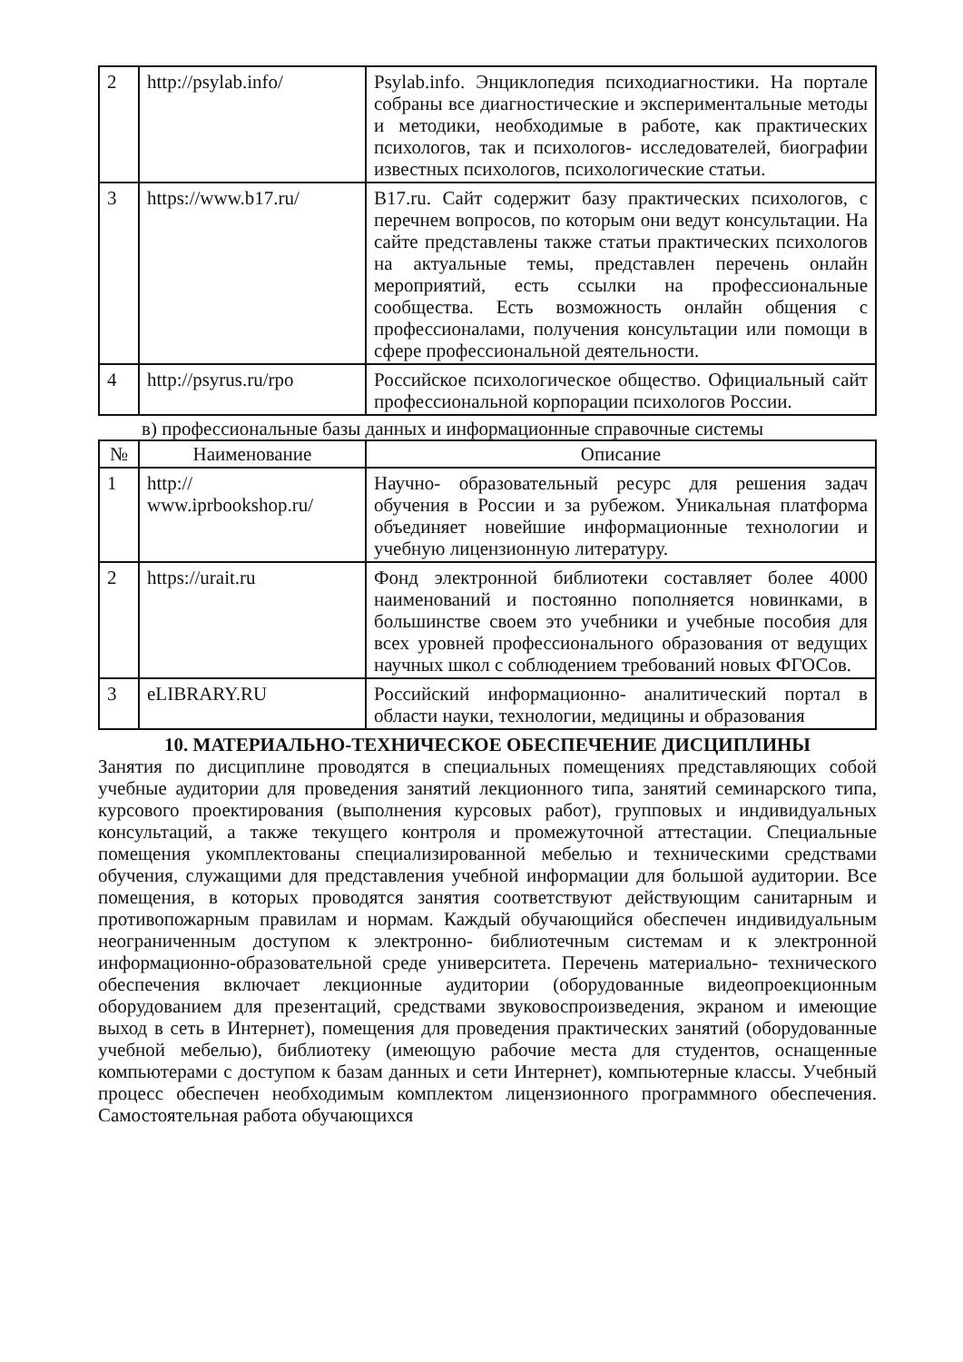| 2 | http://psylab.info/ | Psylab.info. Энциклопедия психодиагностики. На портале собраны все диагностические и экспериментальные методы и методики, необходимые в работе, как практических психологов, так и психологов- исследователей, биографии известных психологов, психологические статьи. |
| 3 | https://www.b17.ru/ | B17.ru. Сайт содержит базу практических психологов, с перечнем вопросов, по которым они ведут консультации. На сайте представлены также статьи практических психологов на актуальные темы, представлен перечень онлайн мероприятий, есть ссылки на профессиональные сообщества. Есть возможность онлайн общения с профессионалами, получения консультации или помощи в сфере профессиональной деятельности. |
| 4 | http://psyrus.ru/rpo | Российское психологическое общество. Официальный сайт профессиональной корпорации психологов России. |
в) профессиональные базы данных и информационные справочные системы
| № | Наименование | Описание |
| --- | --- | --- |
| 1 | http:// www.iprbookshop.ru/ | Научно- образовательный ресурс для решения задач обучения в России и за рубежом. Уникальная платформа объединяет новейшие информационные технологии и учебную лицензионную литературу. |
| 2 | https://urait.ru | Фонд электронной библиотеки составляет более 4000 наименований и постоянно пополняется новинками, в большинстве своем это учебники и учебные пособия для всех уровней профессионального образования от ведущих научных школ с соблюдением требований новых ФГОСов. |
| 3 | eLIBRARY.RU | Российский информационно- аналитический портал в области науки, технологии, медицины и образования |
10. МАТЕРИАЛЬНО-ТЕХНИЧЕСКОЕ ОБЕСПЕЧЕНИЕ ДИСЦИПЛИНЫ
Занятия по дисциплине проводятся в специальных помещениях представляющих собой учебные аудитории для проведения занятий лекционного типа, занятий семинарского типа, курсового проектирования (выполнения курсовых работ), групповых и индивидуальных консультаций, а также текущего контроля и промежуточной аттестации. Специальные помещения укомплектованы специализированной мебелью и техническими средствами обучения, служащими для представления учебной информации для большой аудитории. Все помещения, в которых проводятся занятия соответствуют действующим санитарным и противопожарным правилам и нормам. Каждый обучающийся обеспечен индивидуальным неограниченным доступом к электронно- библиотечным системам и к электронной информационно-образовательной среде университета. Перечень материально- технического обеспечения включает лекционные аудитории (оборудованные видеопроекционным оборудованием для презентаций, средствами звуковоспроизведения, экраном и имеющие выход в сеть в Интернет), помещения для проведения практических занятий (оборудованные учебной мебелью), библиотеку (имеющую рабочие места для студентов, оснащенные компьютерами с доступом к базам данных и сети Интернет), компьютерные классы. Учебный процесс обеспечен необходимым комплектом лицензионного программного обеспечения. Самостоятельная работа обучающихся